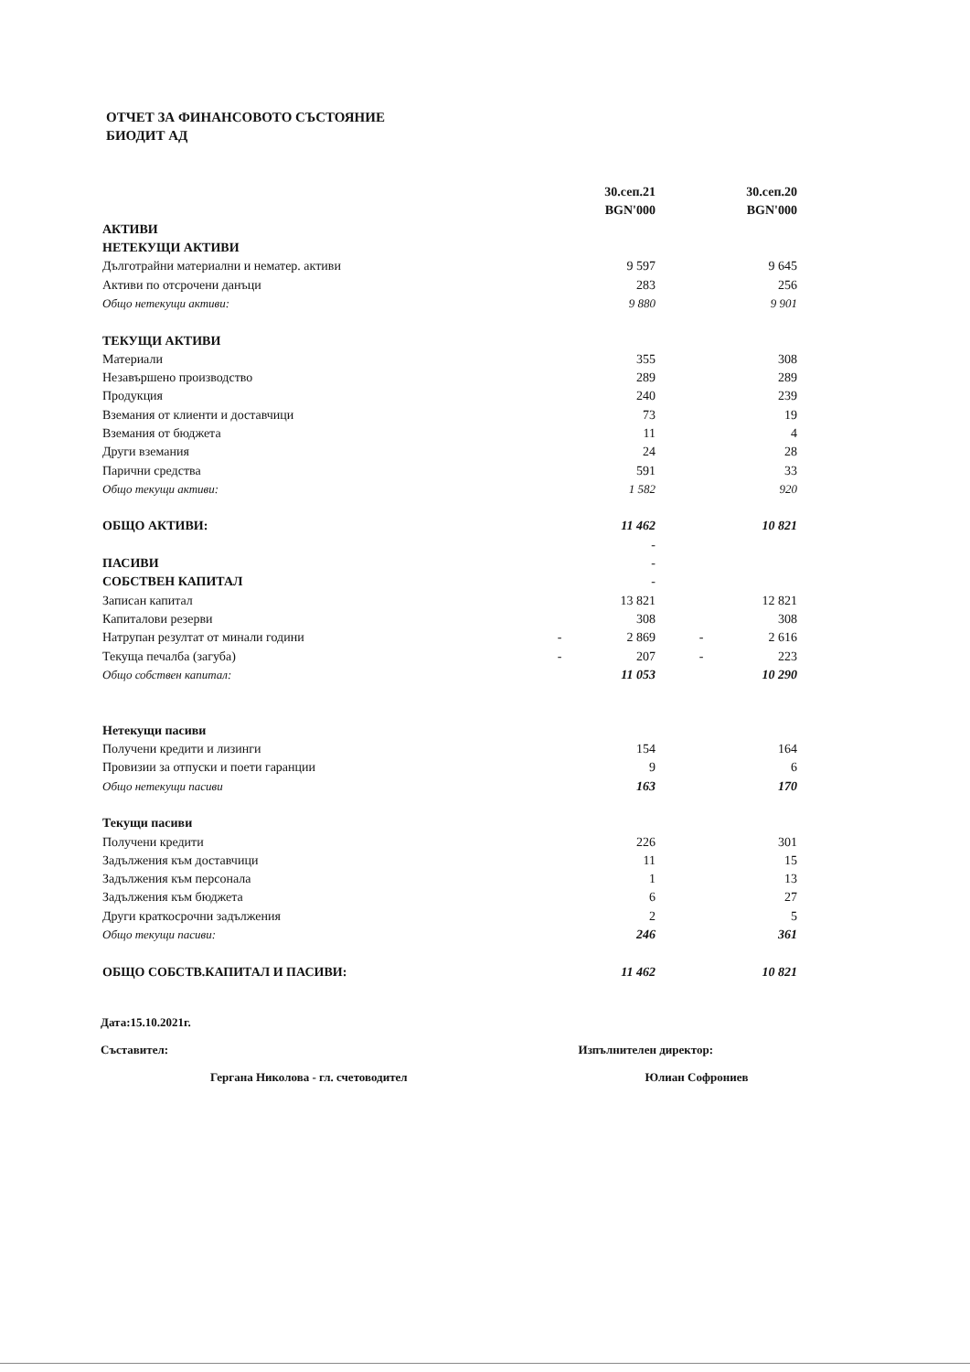ОТЧЕТ ЗА ФИНАНСОВОТО СЪСТОЯНИЕ
БИОДИТ АД
| | | 30.сеп.21 | | | 30.сеп.20 |
| | | BGN'000 | | | BGN'000 |
| АКТИВИ | | | | | |
| НЕТЕКУЩИ АКТИВИ | | | | | |
| Дълготрайни материални и нематер. активи | | 9 597 | | | 9 645 |
| Активи по отсрочени данъци | | 283 | | | 256 |
| Общо нетекущи активи: | | 9 880 | | | 9 901 |
| ТЕКУЩИ АКТИВИ | | | | | |
| Материали | | 355 | | | 308 |
| Незавършено производство | | 289 | | | 289 |
| Продукция | | 240 | | | 239 |
| Вземания от клиенти и доставчици | | 73 | | | 19 |
| Вземания от бюджета | | 11 | | | 4 |
| Други вземания | | 24 | | | 28 |
| Парични средства | | 591 | | | 33 |
| Общо текущи активи: | | 1 582 | | | 920 |
| ОБЩО АКТИВИ: | | 11 462 | | | 10 821 |
| | | - | | | |
| ПАСИВИ | | - | | | |
| СОБСТВЕН КАПИТАЛ | | - | | | |
| Записан капитал | | 13 821 | | | 12 821 |
| Капиталови резерви | | 308 | | | 308 |
| Натрупан резултат от минали години | - | 2 869 | | - | 2 616 |
| Текуща печалба (загуба) | - | 207 | | - | 223 |
| Общо собствен капитал: | | 11 053 | | | 10 290 |
| Нетекущи пасиви | | | | | |
| Получени кредити и лизинги | | 154 | | | 164 |
| Провизии за отпуски и поети гаранции | | 9 | | | 6 |
| Общо нетекущи пасиви | | 163 | | | 170 |
| Текущи пасиви | | | | | |
| Получени кредити | | 226 | | | 301 |
| Задължения към доставчици | | 11 | | | 15 |
| Задължения към персонала | | 1 | | | 13 |
| Задължения към бюджета | | 6 | | | 27 |
| Други краткосрочни задължения | | 2 | | | 5 |
| Общо текущи пасиви: | | 246 | | | 361 |
| ОБЩО СОБСТВ.КАПИТАЛ И ПАСИВИ: | | 11 462 | | | 10 821 |
Дата:15.10.2021г.
Съставител: Изпълнителен директор:
Гергана Николова - гл. счетоводител Юлиан Софрониев